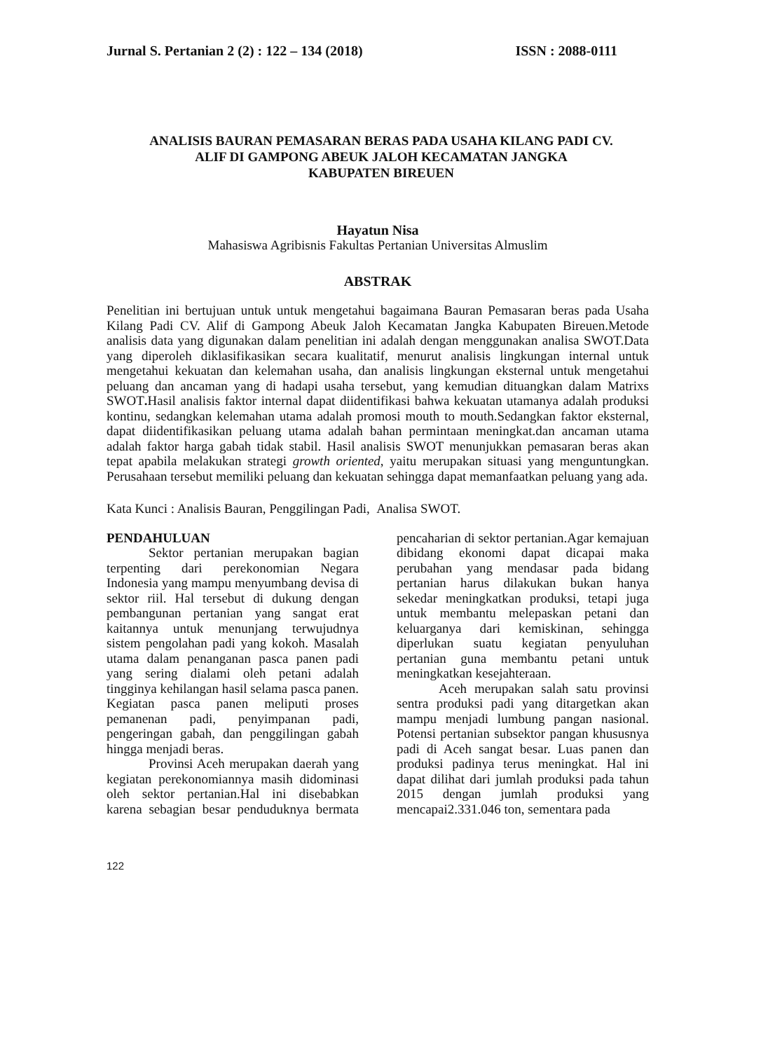Jurnal S. Pertanian 2 (2) : 122 – 134 (2018) ISSN : 2088-0111
ANALISIS BAURAN PEMASARAN BERAS PADA USAHA KILANG PADI CV.
ALIF DI GAMPONG ABEUK JALOH KECAMATAN JANGKA
KABUPATEN BIREUEN
Hayatun Nisa
Mahasiswa Agribisnis Fakultas Pertanian Universitas Almuslim
ABSTRAK
Penelitian ini bertujuan untuk untuk mengetahui bagaimana Bauran Pemasaran beras pada Usaha Kilang Padi CV. Alif di Gampong Abeuk Jaloh Kecamatan Jangka Kabupaten Bireuen.Metode analisis data yang digunakan dalam penelitian ini adalah dengan menggunakan analisa SWOT.Data yang diperoleh diklasifikasikan secara kualitatif, menurut analisis lingkungan internal untuk mengetahui kekuatan dan kelemahan usaha, dan analisis lingkungan eksternal untuk mengetahui peluang dan ancaman yang di hadapi usaha tersebut, yang kemudian dituangkan dalam Matrixs SWOT. Hasil analisis faktor internal dapat diidentifikasi bahwa kekuatan utamanya adalah produksi kontinu, sedangkan kelemahan utama adalah promosi mouth to mouth.Sedangkan faktor eksternal, dapat diidentifikasikan peluang utama adalah bahan permintaan meningkat.dan ancaman utama adalah faktor harga gabah tidak stabil. Hasil analisis SWOT menunjukkan pemasaran beras akan tepat apabila melakukan strategi growth oriented, yaitu merupakan situasi yang menguntungkan. Perusahaan tersebut memiliki peluang dan kekuatan sehingga dapat memanfaatkan peluang yang ada.
Kata Kunci : Analisis Bauran, Penggilingan Padi, Analisa SWOT.
PENDAHULUAN
Sektor pertanian merupakan bagian terpenting dari perekonomian Negara Indonesia yang mampu menyumbang devisa di sektor riil. Hal tersebut di dukung dengan pembangunan pertanian yang sangat erat kaitannya untuk menunjang terwujudnya sistem pengolahan padi yang kokoh. Masalah utama dalam penanganan pasca panen padi yang sering dialami oleh petani adalah tingginya kehilangan hasil selama pasca panen. Kegiatan pasca panen meliputi proses pemanenan padi, penyimpanan padi, pengeringan gabah, dan penggilingan gabah hingga menjadi beras.
Provinsi Aceh merupakan daerah yang kegiatan perekonomiannya masih didominasi oleh sektor pertanian.Hal ini disebabkan karena sebagian besar penduduknya bermata pencaharian di sektor pertanian.Agar kemajuan dibidang ekonomi dapat dicapai maka perubahan yang mendasar pada bidang pertanian harus dilakukan bukan hanya sekedar meningkatkan produksi, tetapi juga untuk membantu melepaskan petani dan keluarganya dari kemiskinan, sehingga diperlukan suatu kegiatan penyuluhan pertanian guna membantu petani untuk meningkatkan kesejahteraan.
Aceh merupakan salah satu provinsi sentra produksi padi yang ditargetkan akan mampu menjadi lumbung pangan nasional. Potensi pertanian subsektor pangan khususnya padi di Aceh sangat besar. Luas panen dan produksi padinya terus meningkat. Hal ini dapat dilihat dari jumlah produksi pada tahun 2015 dengan jumlah produksi yang mencapai2.331.046 ton, sementara pada
122